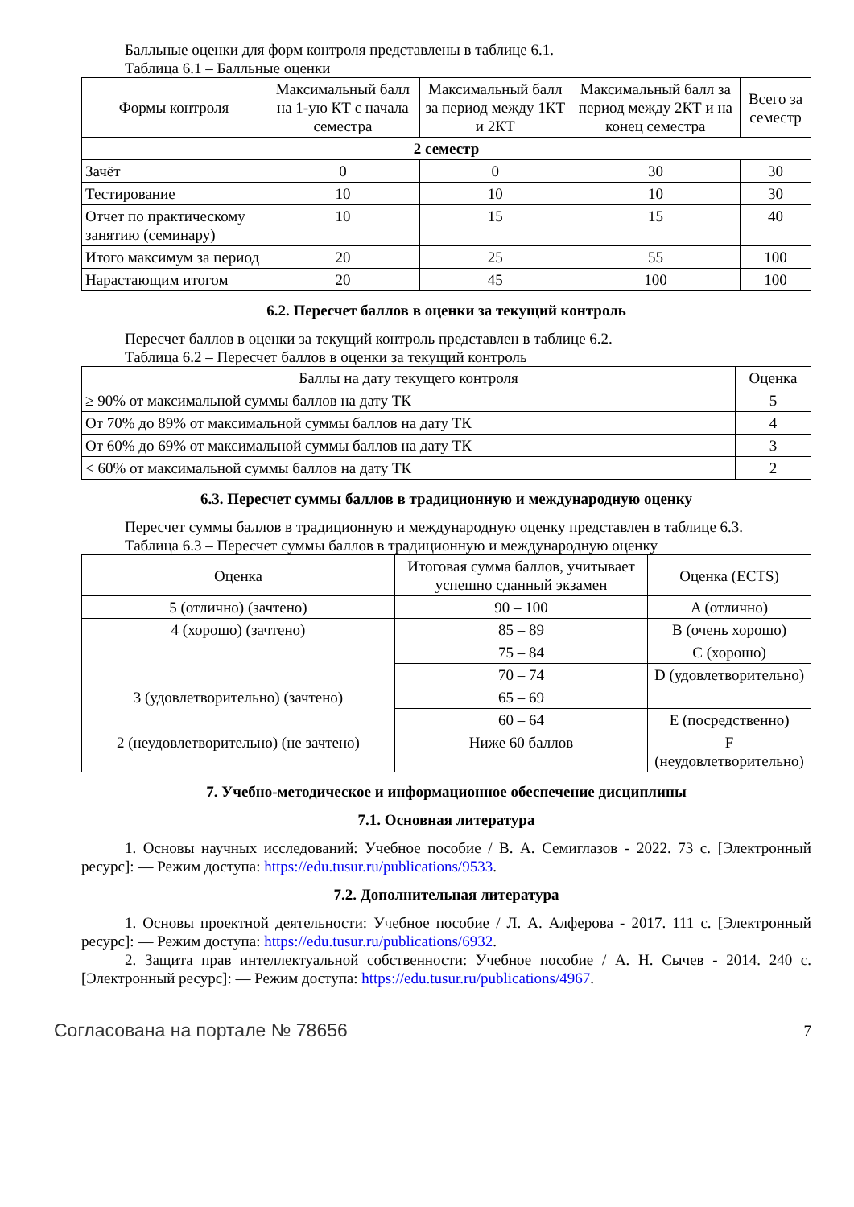Балльные оценки для форм контроля представлены в таблице 6.1.
Таблица 6.1 – Балльные оценки
| Формы контроля | Максимальный балл на 1-ую КТ с начала семестра | Максимальный балл за период между 1КТ и 2КТ | Максимальный балл за период между 2КТ и на конец семестра | Всего за семестр |
| --- | --- | --- | --- | --- |
| 2 семестр | | | | |
| Зачёт | 0 | 0 | 30 | 30 |
| Тестирование | 10 | 10 | 10 | 30 |
| Отчет по практическому занятию (семинару) | 10 | 15 | 15 | 40 |
| Итого максимум за период | 20 | 25 | 55 | 100 |
| Нарастающим итогом | 20 | 45 | 100 | 100 |
6.2. Пересчет баллов в оценки за текущий контроль
Пересчет баллов в оценки за текущий контроль представлен в таблице 6.2.
Таблица 6.2 – Пересчет баллов в оценки за текущий контроль
| Баллы на дату текущего контроля | Оценка |
| --- | --- |
| ≥ 90% от максимальной суммы баллов на дату ТК | 5 |
| От 70% до 89% от максимальной суммы баллов на дату ТК | 4 |
| От 60% до 69% от максимальной суммы баллов на дату ТК | 3 |
| < 60% от максимальной суммы баллов на дату ТК | 2 |
6.3. Пересчет суммы баллов в традиционную и международную оценку
Пересчет суммы баллов в традиционную и международную оценку представлен в таблице 6.3.
Таблица 6.3 – Пересчет суммы баллов в традиционную и международную оценку
| Оценка | Итоговая сумма баллов, учитывает успешно сданный экзамен | Оценка (ECTS) |
| --- | --- | --- |
| 5 (отлично) (зачтено) | 90 – 100 | A (отлично) |
| 4 (хорошо) (зачтено) | 85 – 89 | B (очень хорошо) |
| | 75 – 84 | C (хорошо) |
| | 70 – 74 | D (удовлетворительно) |
| 3 (удовлетворительно) (зачтено) | 65 – 69 | |
| | 60 – 64 | E (посредственно) |
| 2 (неудовлетворительно) (не зачтено) | Ниже 60 баллов | F (неудовлетворительно) |
7. Учебно-методическое и информационное обеспечение дисциплины
7.1. Основная литература
1. Основы научных исследований: Учебное пособие / В. А. Семиглазов - 2022. 73 с. [Электронный ресурс]: — Режим доступа: https://edu.tusur.ru/publications/9533.
7.2. Дополнительная литература
1. Основы проектной деятельности: Учебное пособие / Л. А. Алферова - 2017. 111 с. [Электронный ресурс]: — Режим доступа: https://edu.tusur.ru/publications/6932.
2. Защита прав интеллектуальной собственности: Учебное пособие / А. Н. Сычев - 2014. 240 с. [Электронный ресурс]: — Режим доступа: https://edu.tusur.ru/publications/4967.
Согласована на портале № 78656 7